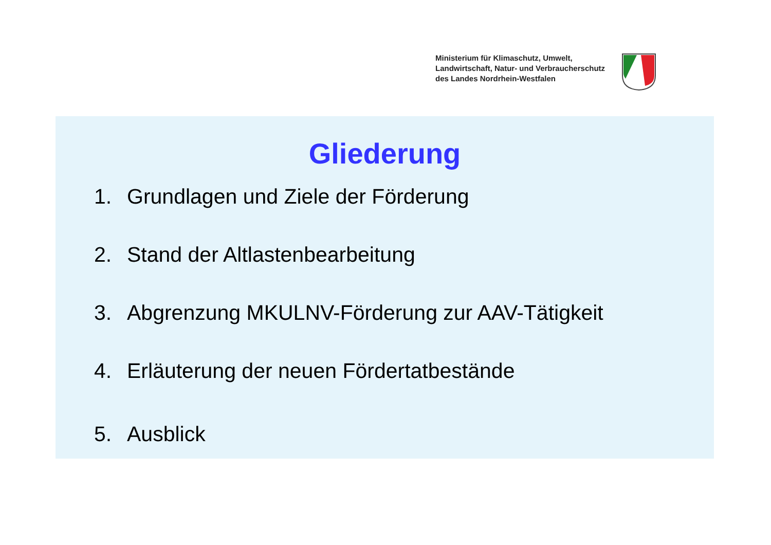Ministerium für Klimaschutz, Umwelt,
Landwirtschaft, Natur- und Verbraucherschutz
des Landes Nordrhein-Westfalen
Gliederung
1. Grundlagen und Ziele der Förderung
2. Stand der Altlastenbearbeitung
3. Abgrenzung MKULNV-Förderung zur AAV-Tätigkeit
4. Erläuterung der neuen Fördertatbestände
5. Ausblick